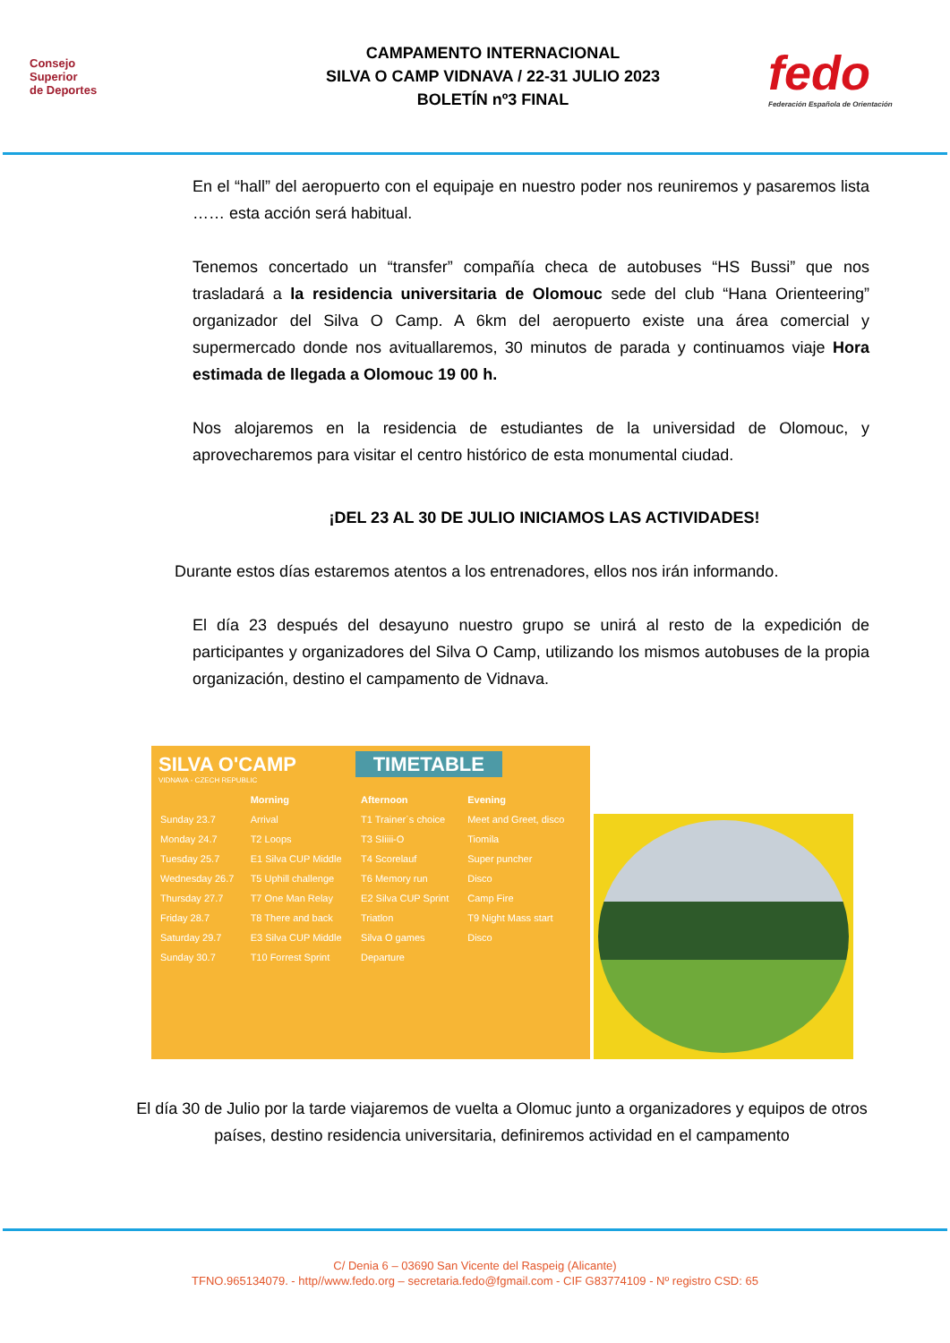Consejo
Superior
de Deportes
CAMPAMENTO INTERNACIONAL
SILVA O CAMP VIDNAVA / 22-31 JULIO 2023
BOLETÍN nº3 FINAL
fedo
Federación Española de Orientación
En el “hall” del aeropuerto con el equipaje en nuestro poder nos reuniremos y pasaremos lista …… esta acción será habitual.
Tenemos concertado un “transfer” compañía checa de autobuses “HS Bussi” que nos trasladará a la residencia universitaria de Olomouc sede del club “Hana Orienteering” organizador del Silva O Camp. A 6km del aeropuerto existe una área comercial y supermercado donde nos avituallaremos, 30 minutos de parada y continuamos viaje Hora estimada de llegada a Olomouc 19 00 h.
Nos alojaremos en la residencia de estudiantes de la universidad de Olomouc, y aprovecharemos para visitar el centro histórico de esta monumental ciudad.
¡DEL 23 AL 30 DE JULIO INICIAMOS LAS ACTIVIDADES!
Durante estos días estaremos atentos a los entrenadores, ellos nos irán informando.
El día 23 después del desayuno nuestro grupo se unirá al resto de la expedición de participantes y organizadores del Silva O Camp, utilizando los mismos autobuses de la propia organización, destino el campamento de Vidnava.
SILVA O'CAMP TIMETABLE
VIDNAVA - CZECH REPUBLIC
| | Morning | Afternoon | Evening |
| --- | --- | --- | --- |
| Sunday 23.7 | Arrival | T1 Trainer´s choice | Meet and Greet, disco |
| Monday 24.7 | T2 Loops | T3 SIiiii-O | Tiomila |
| Tuesday 25.7 | E1 Silva CUP Middle | T4 Scorelauf | Super puncher |
| Wednesday 26.7 | T5 Uphill challenge | T6 Memory run | Disco |
| Thursday 27.7 | T7 One Man Relay | E2 Silva CUP Sprint | Camp Fire |
| Friday 28.7 | T8 There and back | Triatlon | T9 Night Mass start |
| Saturday 29.7 | E3 Silva CUP Middle | Silva O games | Disco |
| Sunday 30.7 | T10 Forrest Sprint | Departure | |
El día 30 de Julio por la tarde viajaremos de vuelta a Olomuc junto a organizadores y equipos de otros países, destino residencia universitaria, definiremos actividad en el campamento
C/ Denia 6 – 03690 San Vicente del Raspeig (Alicante)
TFNO.965134079. - http//www.fedo.org – secretaria.fedo@fgmail.com - CIF G83774109 - Nº registro CSD: 65